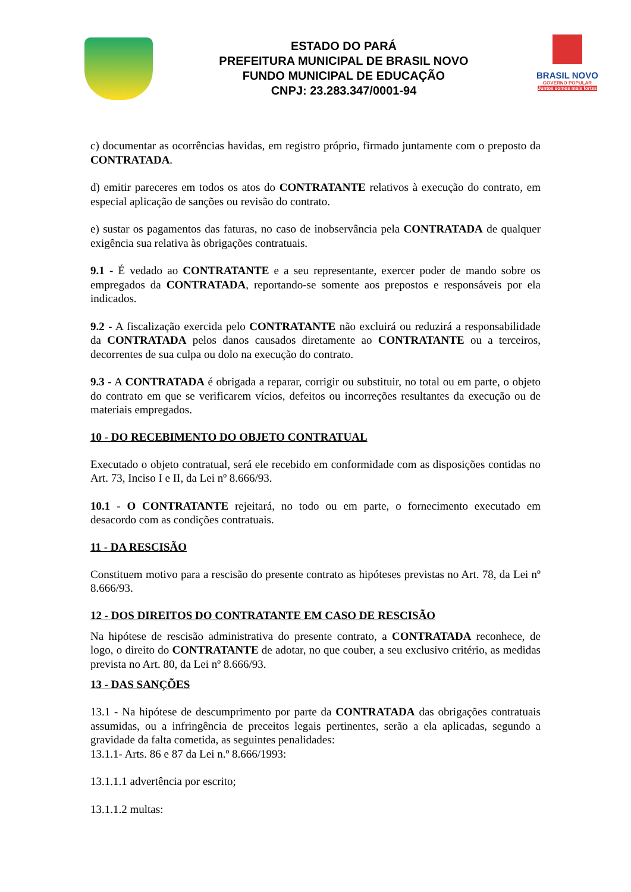ESTADO DO PARÁ
PREFEITURA MUNICIPAL DE BRASIL NOVO
FUNDO MUNICIPAL DE EDUCAÇÃO
CNPJ: 23.283.347/0001-94
BRASIL NOVO
GOVERNO POPULAR
Juntos somos mais fortes
c) documentar as ocorrências havidas, em registro próprio, firmado juntamente com o preposto da CONTRATADA.
d) emitir pareceres em todos os atos do CONTRATANTE relativos à execução do contrato, em especial aplicação de sanções ou revisão do contrato.
e) sustar os pagamentos das faturas, no caso de inobservância pela CONTRATADA de qualquer exigência sua relativa às obrigações contratuais.
9.1 - É vedado ao CONTRATANTE e a seu representante, exercer poder de mando sobre os empregados da CONTRATADA, reportando-se somente aos prepostos e responsáveis por ela indicados.
9.2 - A fiscalização exercida pelo CONTRATANTE não excluirá ou reduzirá a responsabilidade da CONTRATADA pelos danos causados diretamente ao CONTRATANTE ou a terceiros, decorrentes de sua culpa ou dolo na execução do contrato.
9.3 - A CONTRATADA é obrigada a reparar, corrigir ou substituir, no total ou em parte, o objeto do contrato em que se verificarem vícios, defeitos ou incorreções resultantes da execução ou de materiais empregados.
10 - DO RECEBIMENTO DO OBJETO CONTRATUAL
Executado o objeto contratual, será ele recebido em conformidade com as disposições contidas no Art. 73, Inciso I e II, da Lei nº 8.666/93.
10.1 - O CONTRATANTE rejeitará, no todo ou em parte, o fornecimento executado em desacordo com as condições contratuais.
11 - DA RESCISÃO
Constituem motivo para a rescisão do presente contrato as hipóteses previstas no Art. 78, da Lei nº 8.666/93.
12 - DOS DIREITOS DO CONTRATANTE EM CASO DE RESCISÃO
Na hipótese de rescisão administrativa do presente contrato, a CONTRATADA reconhece, de logo, o direito do CONTRATANTE de adotar, no que couber, a seu exclusivo critério, as medidas prevista no Art. 80, da Lei nº 8.666/93.
13 - DAS SANÇÕES
13.1 - Na hipótese de descumprimento por parte da CONTRATADA das obrigações contratuais assumidas, ou a infringência de preceitos legais pertinentes, serão a ela aplicadas, segundo a gravidade da falta cometida, as seguintes penalidades:
13.1.1- Arts. 86 e 87 da Lei n.º 8.666/1993:
13.1.1.1 advertência por escrito;
13.1.1.2 multas: